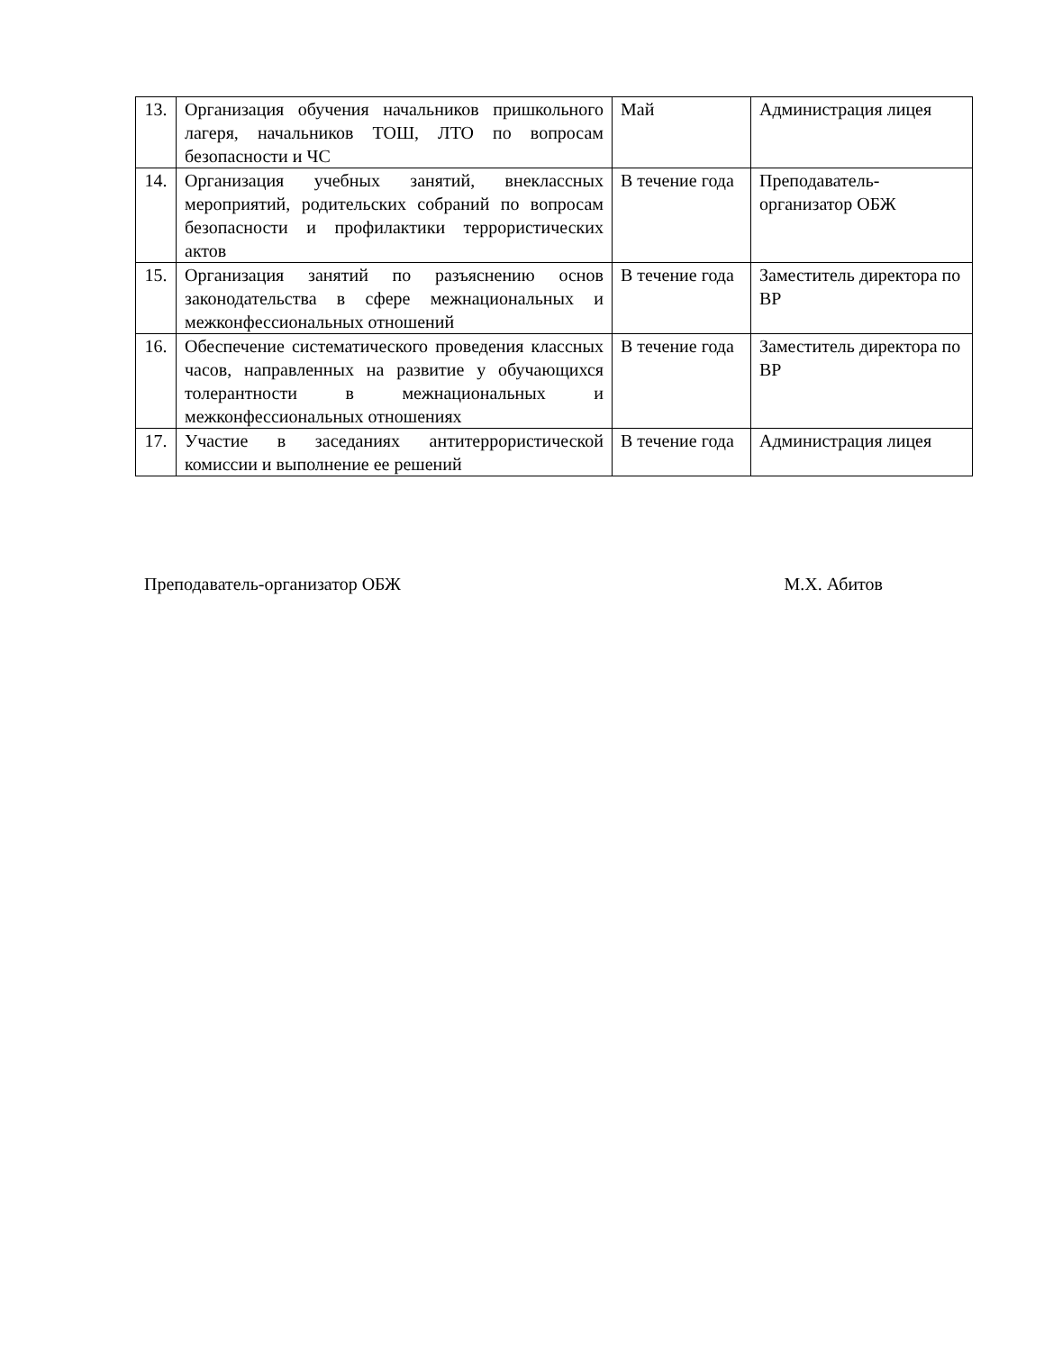| 13. | Организация обучения начальников пришкольного лагеря, начальников ТОШ, ЛТО по вопросам безопасности и ЧС | Май | Администрация лицея |
| 14. | Организация учебных занятий, внеклассных мероприятий, родительских собраний по вопросам безопасности и профилактики террористических актов | В течение года | Преподаватель-организатор ОБЖ |
| 15. | Организация занятий по разъяснению основ законодательства в сфере межнациональных и межконфессиональных отношений | В течение года | Заместитель директора по ВР |
| 16. | Обеспечение систематического проведения классных часов, направленных на развитие у обучающихся толерантности в межнациональных и межконфессиональных отношениях | В течение года | Заместитель директора по ВР |
| 17. | Участие в заседаниях антитеррористической комиссии и выполнение ее решений | В течение года | Администрация лицея |
Преподаватель-организатор ОБЖ М.Х. Абитов